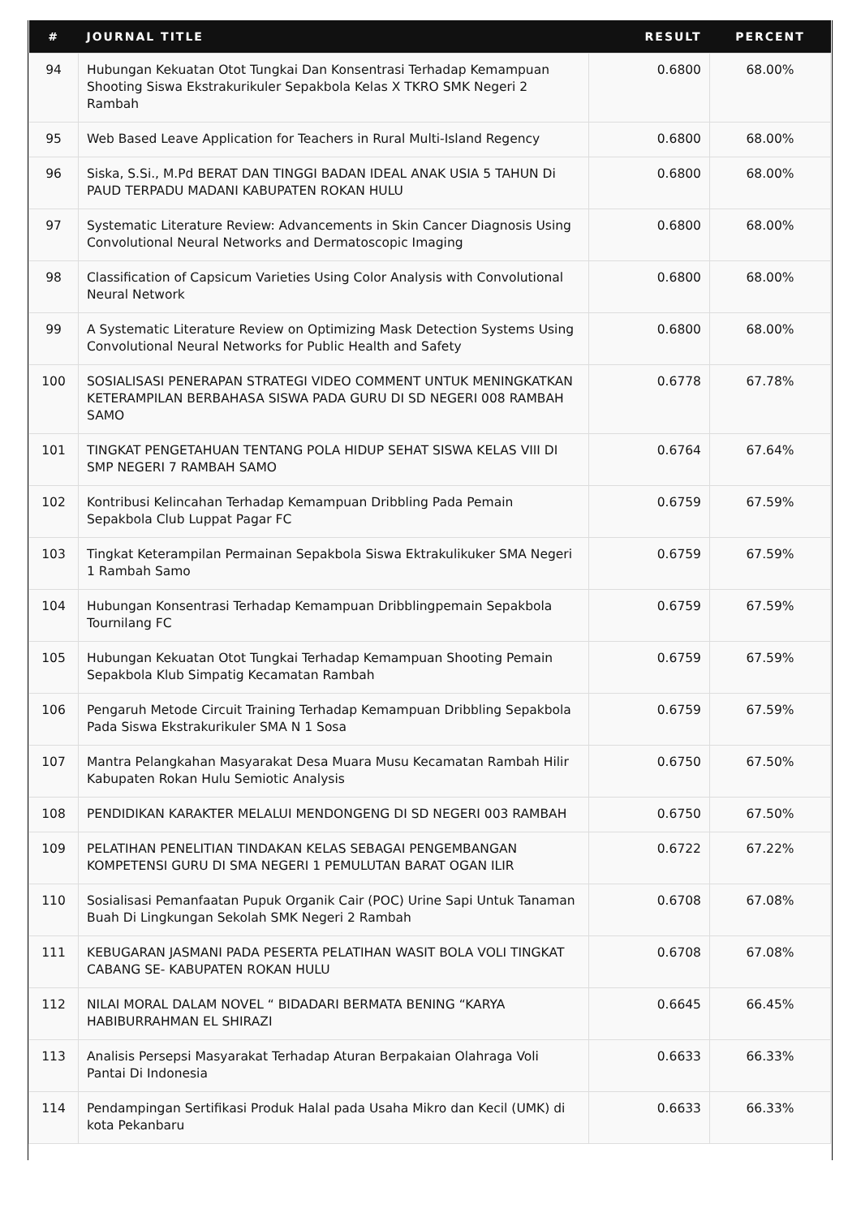| # | JOURNAL TITLE | RESULT | PERCENT |
| --- | --- | --- | --- |
| 94 | Hubungan Kekuatan Otot Tungkai Dan Konsentrasi Terhadap Kemampuan Shooting Siswa Ekstrakurikuler Sepakbola Kelas X TKRO SMK Negeri 2 Rambah | 0.6800 | 68.00% |
| 95 | Web Based Leave Application for Teachers in Rural Multi-Island Regency | 0.6800 | 68.00% |
| 96 | Siska, S.Si., M.Pd BERAT DAN TINGGI BADAN IDEAL ANAK USIA 5 TAHUN Di PAUD TERPADU MADANI KABUPATEN ROKAN HULU | 0.6800 | 68.00% |
| 97 | Systematic Literature Review: Advancements in Skin Cancer Diagnosis Using Convolutional Neural Networks and Dermatoscopic Imaging | 0.6800 | 68.00% |
| 98 | Classification of Capsicum Varieties Using Color Analysis with Convolutional Neural Network | 0.6800 | 68.00% |
| 99 | A Systematic Literature Review on Optimizing Mask Detection Systems Using Convolutional Neural Networks for Public Health and Safety | 0.6800 | 68.00% |
| 100 | SOSIALISASI PENERAPAN STRATEGI VIDEO COMMENT UNTUK MENINGKATKAN KETERAMPILAN BERBAHASA SISWA PADA GURU DI SD NEGERI 008 RAMBAH SAMO | 0.6778 | 67.78% |
| 101 | TINGKAT PENGETAHUAN TENTANG POLA HIDUP SEHAT SISWA KELAS VIII DI SMP NEGERI 7 RAMBAH SAMO | 0.6764 | 67.64% |
| 102 | Kontribusi Kelincahan Terhadap Kemampuan Dribbling Pada Pemain Sepakbola Club Luppat Pagar FC | 0.6759 | 67.59% |
| 103 | Tingkat Keterampilan Permainan Sepakbola Siswa Ektrakulikuker SMA Negeri 1 Rambah Samo | 0.6759 | 67.59% |
| 104 | Hubungan Konsentrasi Terhadap Kemampuan Dribblingpemain Sepakbola Tournilang FC | 0.6759 | 67.59% |
| 105 | Hubungan Kekuatan Otot Tungkai Terhadap Kemampuan Shooting Pemain Sepakbola Klub Simpatig Kecamatan Rambah | 0.6759 | 67.59% |
| 106 | Pengaruh Metode Circuit Training Terhadap Kemampuan Dribbling Sepakbola Pada Siswa Ekstrakurikuler SMA N 1 Sosa | 0.6759 | 67.59% |
| 107 | Mantra Pelangkahan Masyarakat Desa Muara Musu Kecamatan Rambah Hilir Kabupaten Rokan Hulu Semiotic Analysis | 0.6750 | 67.50% |
| 108 | PENDIDIKAN KARAKTER MELALUI MENDONGENG DI SD NEGERI 003 RAMBAH | 0.6750 | 67.50% |
| 109 | PELATIHAN PENELITIAN TINDAKAN KELAS SEBAGAI PENGEMBANGAN KOMPETENSI GURU DI SMA NEGERI 1 PEMULUTAN BARAT OGAN ILIR | 0.6722 | 67.22% |
| 110 | Sosialisasi Pemanfaatan Pupuk Organik Cair (POC) Urine Sapi Untuk Tanaman Buah Di Lingkungan Sekolah SMK Negeri 2 Rambah | 0.6708 | 67.08% |
| 111 | KEBUGARAN JASMANI PADA PESERTA PELATIHAN WASIT BOLA VOLI TINGKAT CABANG SE- KABUPATEN ROKAN HULU | 0.6708 | 67.08% |
| 112 | NILAI MORAL DALAM NOVEL “ BIDADARI BERMATA BENING “KARYA HABIBURRAHMAN EL SHIRAZI | 0.6645 | 66.45% |
| 113 | Analisis Persepsi Masyarakat Terhadap Aturan Berpakaian Olahraga Voli Pantai Di Indonesia | 0.6633 | 66.33% |
| 114 | Pendampingan Sertifikasi Produk Halal pada Usaha Mikro dan Kecil (UMK) di kota Pekanbaru | 0.6633 | 66.33% |